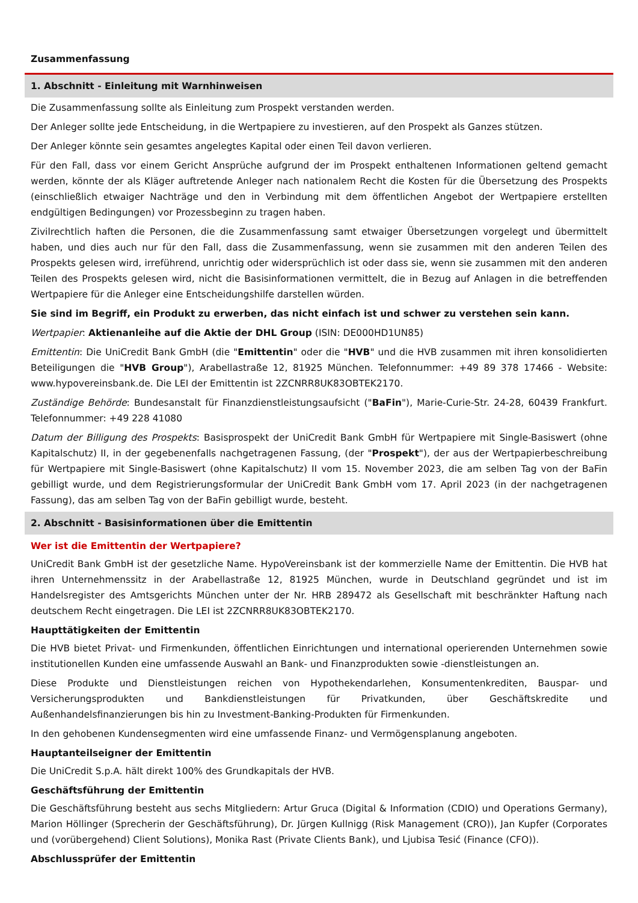Zusammenfassung
1. Abschnitt - Einleitung mit Warnhinweisen
Die Zusammenfassung sollte als Einleitung zum Prospekt verstanden werden.
Der Anleger sollte jede Entscheidung, in die Wertpapiere zu investieren, auf den Prospekt als Ganzes stützen.
Der Anleger könnte sein gesamtes angelegtes Kapital oder einen Teil davon verlieren.
Für den Fall, dass vor einem Gericht Ansprüche aufgrund der im Prospekt enthaltenen Informationen geltend gemacht werden, könnte der als Kläger auftretende Anleger nach nationalem Recht die Kosten für die Übersetzung des Prospekts (einschließlich etwaiger Nachträge und den in Verbindung mit dem öffentlichen Angebot der Wertpapiere erstellten endgültigen Bedingungen) vor Prozessbeginn zu tragen haben.
Zivilrechtlich haften die Personen, die die Zusammenfassung samt etwaiger Übersetzungen vorgelegt und übermittelt haben, und dies auch nur für den Fall, dass die Zusammenfassung, wenn sie zusammen mit den anderen Teilen des Prospekts gelesen wird, irreführend, unrichtig oder widersprüchlich ist oder dass sie, wenn sie zusammen mit den anderen Teilen des Prospekts gelesen wird, nicht die Basisinformationen vermittelt, die in Bezug auf Anlagen in die betreffenden Wertpapiere für die Anleger eine Entscheidungshilfe darstellen würden.
Sie sind im Begriff, ein Produkt zu erwerben, das nicht einfach ist und schwer zu verstehen sein kann.
Wertpapier: Aktienanleihe auf die Aktie der DHL Group (ISIN: DE000HD1UN85)
Emittentin: Die UniCredit Bank GmbH (die "Emittentin" oder die "HVB" und die HVB zusammen mit ihren konsolidierten Beteiligungen die "HVB Group"), Arabellastraße 12, 81925 München. Telefonnummer: +49 89 378 17466 - Website: www.hypovereinsbank.de. Die LEI der Emittentin ist 2ZCNRR8UK83OBTEK2170.
Zuständige Behörde: Bundesanstalt für Finanzdienstleistungsaufsicht ("BaFin"), Marie-Curie-Str. 24-28, 60439 Frankfurt. Telefonnummer: +49 228 41080
Datum der Billigung des Prospekts: Basisprospekt der UniCredit Bank GmbH für Wertpapiere mit Single-Basiswert (ohne Kapitalschutz) II, in der gegebenenfalls nachgetragenen Fassung, (der "Prospekt"), der aus der Wertpapierbeschreibung für Wertpapiere mit Single-Basiswert (ohne Kapitalschutz) II vom 15. November 2023, die am selben Tag von der BaFin gebilligt wurde, und dem Registrierungsformular der UniCredit Bank GmbH vom 17. April 2023 (in der nachgetragenen Fassung), das am selben Tag von der BaFin gebilligt wurde, besteht.
2. Abschnitt - Basisinformationen über die Emittentin
Wer ist die Emittentin der Wertpapiere?
UniCredit Bank GmbH ist der gesetzliche Name. HypoVereinsbank ist der kommerzielle Name der Emittentin. Die HVB hat ihren Unternehmenssitz in der Arabellastraße 12, 81925 München, wurde in Deutschland gegründet und ist im Handelsregister des Amtsgerichts München unter der Nr. HRB 289472 als Gesellschaft mit beschränkter Haftung nach deutschem Recht eingetragen. Die LEI ist 2ZCNRR8UK83OBTEK2170.
Haupttätigkeiten der Emittentin
Die HVB bietet Privat- und Firmenkunden, öffentlichen Einrichtungen und international operierenden Unternehmen sowie institutionellen Kunden eine umfassende Auswahl an Bank- und Finanzprodukten sowie -dienstleistungen an.
Diese Produkte und Dienstleistungen reichen von Hypothekendarlehen, Konsumentenkrediten, Bauspar- und Versicherungsprodukten und Bankdienstleistungen für Privatkunden, über Geschäftskredite und Außenhandelsfinanzierungen bis hin zu Investment-Banking-Produkten für Firmenkunden.
In den gehobenen Kundensegmenten wird eine umfassende Finanz- und Vermögensplanung angeboten.
Hauptanteilseigner der Emittentin
Die UniCredit S.p.A. hält direkt 100% des Grundkapitals der HVB.
Geschäftsführung der Emittentin
Die Geschäftsführung besteht aus sechs Mitgliedern: Artur Gruca (Digital & Information (CDIO) und Operations Germany), Marion Höllinger (Sprecherin der Geschäftsführung), Dr. Jürgen Kullnigg (Risk Management (CRO)), Jan Kupfer (Corporates und (vorübergehend) Client Solutions), Monika Rast (Private Clients Bank), und Ljubisa Tesić (Finance (CFO)).
Abschlussprüfer der Emittentin